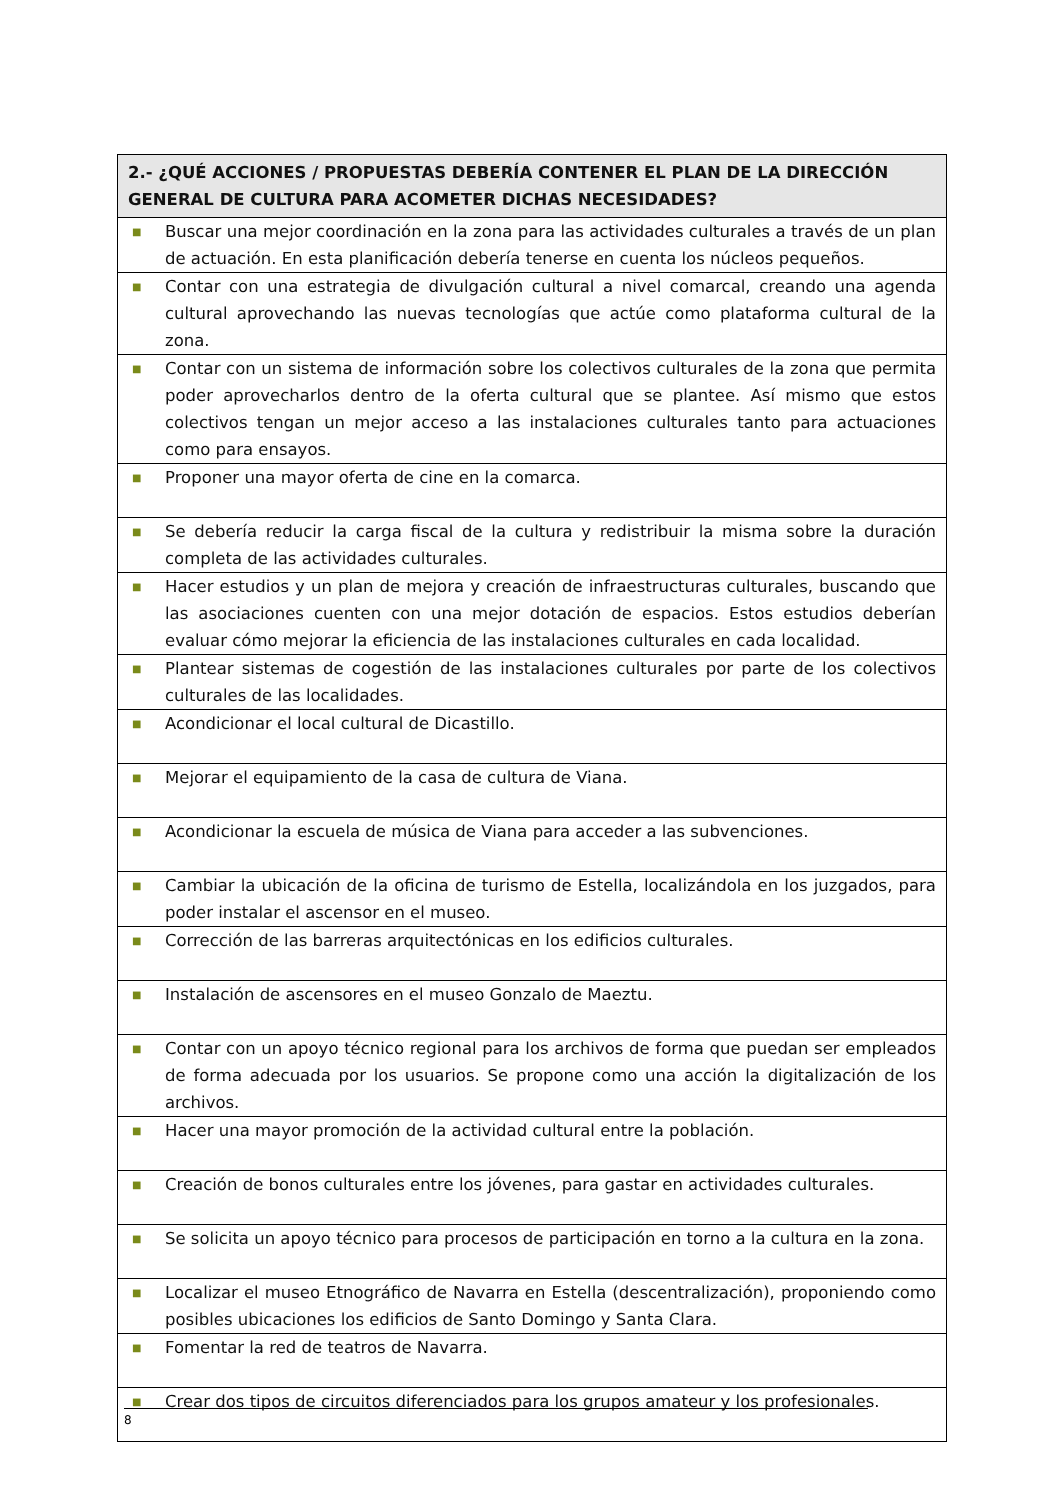| 2.- ¿QUÉ ACCIONES / PROPUESTAS DEBERÍA CONTENER EL PLAN DE LA DIRECCIÓN GENERAL DE CULTURA PARA ACOMETER DICHAS NECESIDADES? |
| --- |
| ■ Buscar una mejor coordinación en la zona para las actividades culturales a través de un plan de actuación. En esta planificación debería tenerse en cuenta los núcleos pequeños. |
| ■ Contar con una estrategia de divulgación cultural a nivel comarcal, creando una agenda cultural aprovechando las nuevas tecnologías que actúe como plataforma cultural de la zona. |
| ■ Contar con un sistema de información sobre los colectivos culturales de la zona que permita poder aprovecharlos dentro de la oferta cultural que se plantee. Así mismo que estos colectivos tengan un mejor acceso a las instalaciones culturales tanto para actuaciones como para ensayos. |
| ■ Proponer una mayor oferta de cine en la comarca. |
| ■ Se debería reducir la carga fiscal de la cultura y redistribuir la misma sobre la duración completa de las actividades culturales. |
| ■ Hacer estudios y un plan de mejora y creación de infraestructuras culturales, buscando que las asociaciones cuenten con una mejor dotación de espacios. Estos estudios deberían evaluar cómo mejorar la eficiencia de las instalaciones culturales en cada localidad. |
| ■ Plantear sistemas de cogestión de las instalaciones culturales por parte de los colectivos culturales de las localidades. |
| ■ Acondicionar el local cultural de Dicastillo. |
| ■ Mejorar el equipamiento de la casa de cultura de Viana. |
| ■ Acondicionar la escuela de música de Viana para acceder a las subvenciones. |
| ■ Cambiar la ubicación de la oficina de turismo de Estella, localizándola en los juzgados, para poder instalar el ascensor en el museo. |
| ■ Corrección de las barreras arquitectónicas en los edificios culturales. |
| ■ Instalación de ascensores en el museo Gonzalo de Maeztu. |
| ■ Contar con un apoyo técnico regional para los archivos de forma que puedan ser empleados de forma adecuada por los usuarios. Se propone como una acción la digitalización de los archivos. |
| ■ Hacer una mayor promoción de la actividad cultural entre la población. |
| ■ Creación de bonos culturales entre los jóvenes, para gastar en actividades culturales. |
| ■ Se solicita un apoyo técnico para procesos de participación en torno a la cultura en la zona. |
| ■ Localizar el museo Etnográfico de Navarra en Estella (descentralización), proponiendo como posibles ubicaciones los edificios de Santo Domingo y Santa Clara. |
| ■ Fomentar la red de teatros de Navarra. |
| ■ Crear dos tipos de circuitos diferenciados para los grupos amateur y los profesionales. |
8